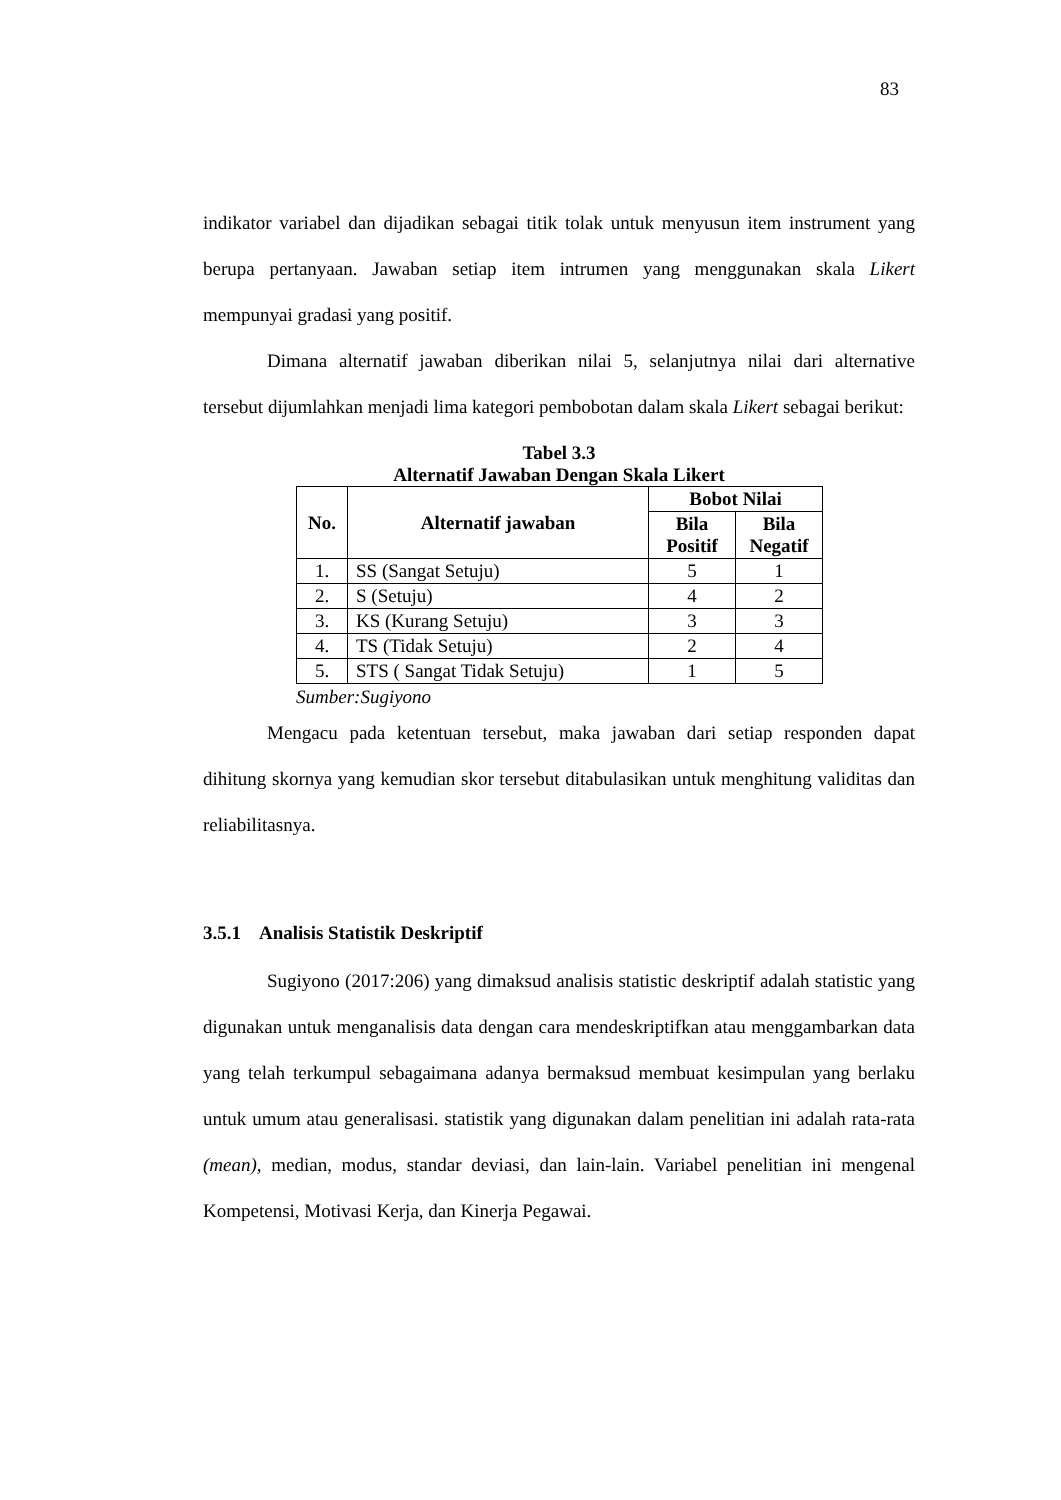83
indikator variabel dan dijadikan sebagai titik tolak untuk menyusun item instrument yang berupa pertanyaan. Jawaban setiap item intrumen yang menggunakan skala Likert mempunyai gradasi yang positif.
Dimana alternatif jawaban diberikan nilai 5, selanjutnya nilai dari alternative tersebut dijumlahkan menjadi lima kategori pembobotan dalam skala Likert sebagai berikut:
Tabel 3.3
Alternatif Jawaban Dengan Skala Likert
| No. | Alternatif jawaban | Bobot Nilai | |
| --- | --- | --- | --- |
| | | Bila Positif | Bila Negatif |
| 1. | SS (Sangat Setuju) | 5 | 1 |
| 2. | S (Setuju) | 4 | 2 |
| 3. | KS (Kurang Setuju) | 3 | 3 |
| 4. | TS (Tidak Setuju) | 2 | 4 |
| 5. | STS ( Sangat Tidak Setuju) | 1 | 5 |
Sumber:Sugiyono
Mengacu pada ketentuan tersebut, maka jawaban dari setiap responden dapat dihitung skornya yang kemudian skor tersebut ditabulasikan untuk menghitung validitas dan reliabilitasnya.
3.5.1 Analisis Statistik Deskriptif
Sugiyono (2017:206) yang dimaksud analisis statistic deskriptif adalah statistic yang digunakan untuk menganalisis data dengan cara mendeskriptifkan atau menggambarkan data yang telah terkumpul sebagaimana adanya bermaksud membuat kesimpulan yang berlaku untuk umum atau generalisasi. statistik yang digunakan dalam penelitian ini adalah rata-rata (mean), median, modus, standar deviasi, dan lain-lain. Variabel penelitian ini mengenal Kompetensi, Motivasi Kerja, dan Kinerja Pegawai.